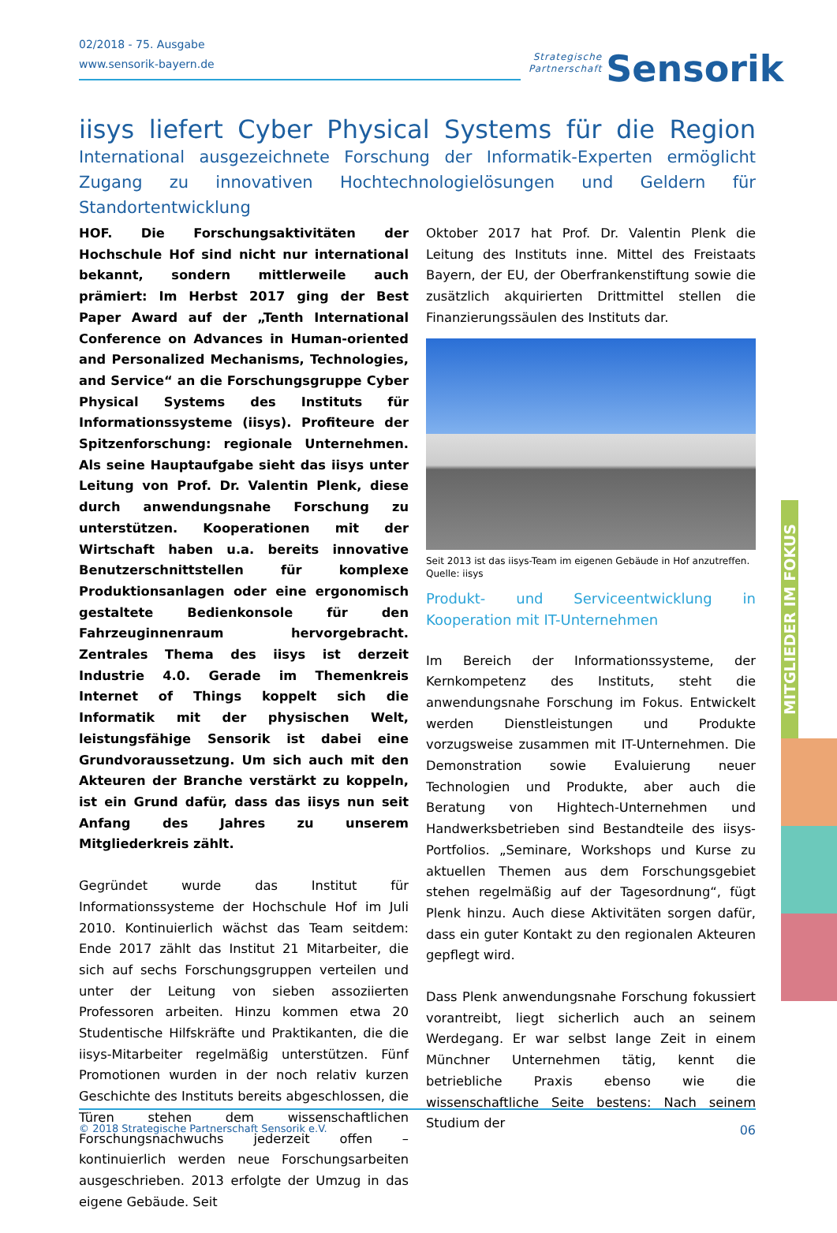02/2018 - 75. Ausgabe
www.sensorik-bayern.de
Strategische
Partnerschaft Sensorik
iisys liefert Cyber Physical Systems für die Region
International ausgezeichnete Forschung der Informatik-Experten ermöglicht Zugang zu innovativen Hochtechnologielösungen und Geldern für Standortentwicklung
HOF. Die Forschungsaktivitäten der Hochschule Hof sind nicht nur international bekannt, sondern mittlerweile auch prämiert: Im Herbst 2017 ging der Best Paper Award auf der „Tenth International Conference on Advances in Human-oriented and Personalized Mechanisms, Technologies, and Service“ an die Forschungsgruppe Cyber Physical Systems des Instituts für Informationssysteme (iisys). Profiteure der Spitzenforschung: regionale Unternehmen. Als seine Hauptaufgabe sieht das iisys unter Leitung von Prof. Dr. Valentin Plenk, diese durch anwendungsnahe Forschung zu unterstützen. Kooperationen mit der Wirtschaft haben u.a. bereits innovative Benutzerschnittstellen für komplexe Produktionsanlagen oder eine ergonomisch gestaltete Bedienkonsole für den Fahrzeuginnenraum hervorgebracht. Zentrales Thema des iisys ist derzeit Industrie 4.0. Gerade im Themenkreis Internet of Things koppelt sich die Informatik mit der physischen Welt, leistungsfähige Sensorik ist dabei eine Grundvoraussetzung. Um sich auch mit den Akteuren der Branche verstärkt zu koppeln, ist ein Grund dafür, dass das iisys nun seit Anfang des Jahres zu unserem Mitgliederkreis zählt.
Gegründet wurde das Institut für Informationssysteme der Hochschule Hof im Juli 2010. Kontinuierlich wächst das Team seitdem: Ende 2017 zählt das Institut 21 Mitarbeiter, die sich auf sechs Forschungsgruppen verteilen und unter der Leitung von sieben assoziierten Professoren arbeiten. Hinzu kommen etwa 20 Studentische Hilfskräfte und Praktikanten, die die iisys-Mitarbeiter regelmäßig unterstützen. Fünf Promotionen wurden in der noch relativ kurzen Geschichte des Instituts bereits abgeschlossen, die Türen stehen dem wissenschaftlichen Forschungsnachwuchs jederzeit offen – kontinuierlich werden neue Forschungsarbeiten ausgeschrieben. 2013 erfolgte der Umzug in das eigene Gebäude. Seit
Oktober 2017 hat Prof. Dr. Valentin Plenk die Leitung des Instituts inne. Mittel des Freistaats Bayern, der EU, der Oberfrankenstiftung sowie die zusätzlich akquirierten Drittmittel stellen die Finanzierungssäulen des Instituts dar.
Seit 2013 ist das iisys-Team im eigenen Gebäude in Hof anzutreffen.
Quelle: iisys
Produkt- und Serviceentwicklung in Kooperation mit IT-Unternehmen
Im Bereich der Informationssysteme, der Kernkompetenz des Instituts, steht die anwendungsnahe Forschung im Fokus. Entwickelt werden Dienstleistungen und Produkte vorzugsweise zusammen mit IT-Unternehmen. Die Demonstration sowie Evaluierung neuer Technologien und Produkte, aber auch die Beratung von Hightech-Unternehmen und Handwerksbetrieben sind Bestandteile des iisys-Portfolios. „Seminare, Workshops und Kurse zu aktuellen Themen aus dem Forschungsgebiet stehen regelmäßig auf der Tagesordnung“, fügt Plenk hinzu. Auch diese Aktivitäten sorgen dafür, dass ein guter Kontakt zu den regionalen Akteuren gepflegt wird.
Dass Plenk anwendungsnahe Forschung fokussiert vorantreibt, liegt sicherlich auch an seinem Werdegang. Er war selbst lange Zeit in einem Münchner Unternehmen tätig, kennt die betriebliche Praxis ebenso wie die wissenschaftliche Seite bestens: Nach seinem Studium der
MITGLIEDER IM FOKUS
© 2018 Strategische Partnerschaft Sensorik e.V. 06